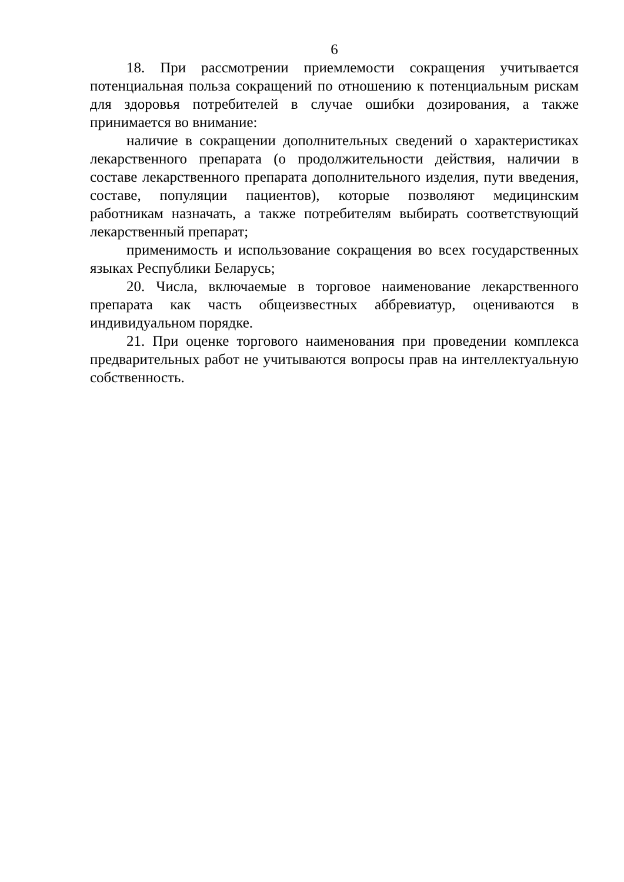6
18. При рассмотрении приемлемости сокращения учитывается потенциальная польза сокращений по отношению к потенциальным рискам для здоровья потребителей в случае ошибки дозирования, а также принимается во внимание:
наличие в сокращении дополнительных сведений о характеристиках лекарственного препарата (о продолжительности действия, наличии в составе лекарственного препарата дополнительного изделия, пути введения, составе, популяции пациентов), которые позволяют медицинским работникам назначать, а также потребителям выбирать соответствующий лекарственный препарат;
применимость и использование сокращения во всех государственных языках Республики Беларусь;
20. Числа, включаемые в торговое наименование лекарственного препарата как часть общеизвестных аббревиатур, оцениваются в индивидуальном порядке.
21. При оценке торгового наименования при проведении комплекса предварительных работ не учитываются вопросы прав на интеллектуальную собственность.